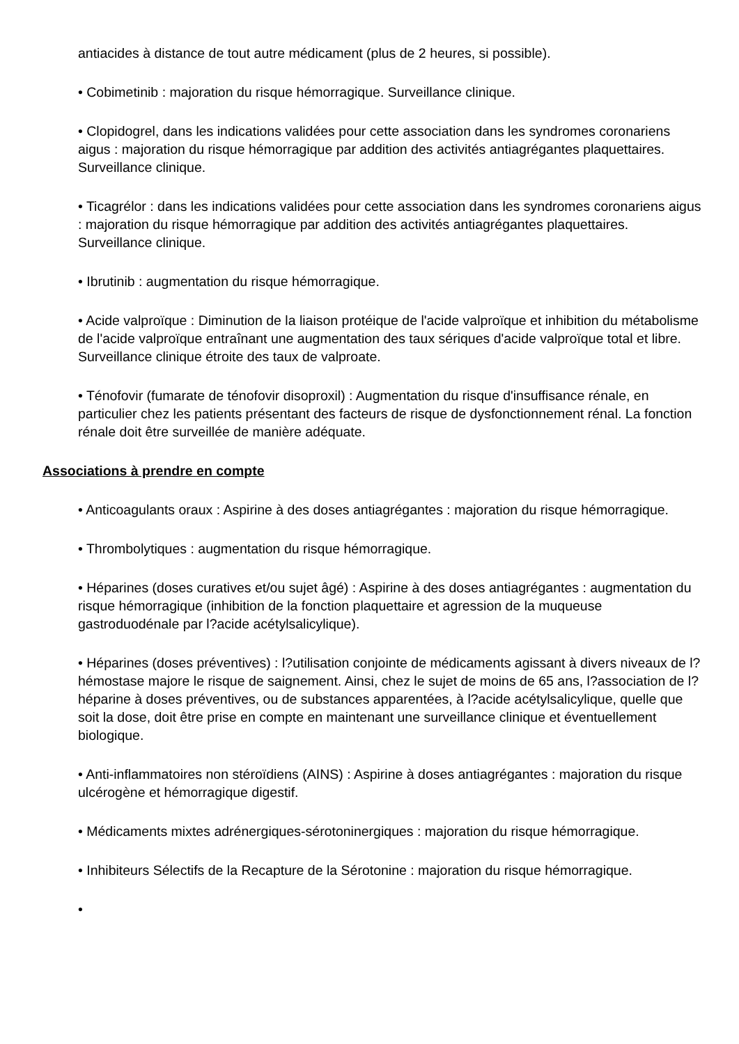antiacides à distance de tout autre médicament (plus de 2 heures, si possible).
• Cobimetinib : majoration du risque hémorragique. Surveillance clinique.
• Clopidogrel, dans les indications validées pour cette association dans les syndromes coronariens aigus : majoration du risque hémorragique par addition des activités antiagrégantes plaquettaires. Surveillance clinique.
• Ticagrélor : dans les indications validées pour cette association dans les syndromes coronariens aigus : majoration du risque hémorragique par addition des activités antiagrégantes plaquettaires. Surveillance clinique.
• Ibrutinib : augmentation du risque hémorragique.
• Acide valproïque : Diminution de la liaison protéique de l'acide valproïque et inhibition du métabolisme de l'acide valproïque entraînant une augmentation des taux sériques d'acide valproïque total et libre. Surveillance clinique étroite des taux de valproate.
• Ténofovir (fumarate de ténofovir disoproxil) : Augmentation du risque d'insuffisance rénale, en particulier chez les patients présentant des facteurs de risque de dysfonctionnement rénal. La fonction rénale doit être surveillée de manière adéquate.
Associations à prendre en compte
• Anticoagulants oraux : Aspirine à des doses antiagrégantes : majoration du risque hémorragique.
• Thrombolytiques : augmentation du risque hémorragique.
• Héparines (doses curatives et/ou sujet âgé) : Aspirine à des doses antiagrégantes : augmentation du risque hémorragique (inhibition de la fonction plaquettaire et agression de la muqueuse gastroduodénale par l?acide acétylsalicylique).
• Héparines (doses préventives) : l?utilisation conjointe de médicaments agissant à divers niveaux de l?hémostase majore le risque de saignement. Ainsi, chez le sujet de moins de 65 ans, l?association de l?héparine à doses préventives, ou de substances apparentées, à l?acide acétylsalicylique, quelle que soit la dose, doit être prise en compte en maintenant une surveillance clinique et éventuellement biologique.
• Anti-inflammatoires non stéroïdiens (AINS) : Aspirine à doses antiagrégantes : majoration du risque ulcérogène et hémorragique digestif.
• Médicaments mixtes adrénergiques-sérotoninergiques : majoration du risque hémorragique.
• Inhibiteurs Sélectifs de la Recapture de la Sérotonine : majoration du risque hémorragique.
•